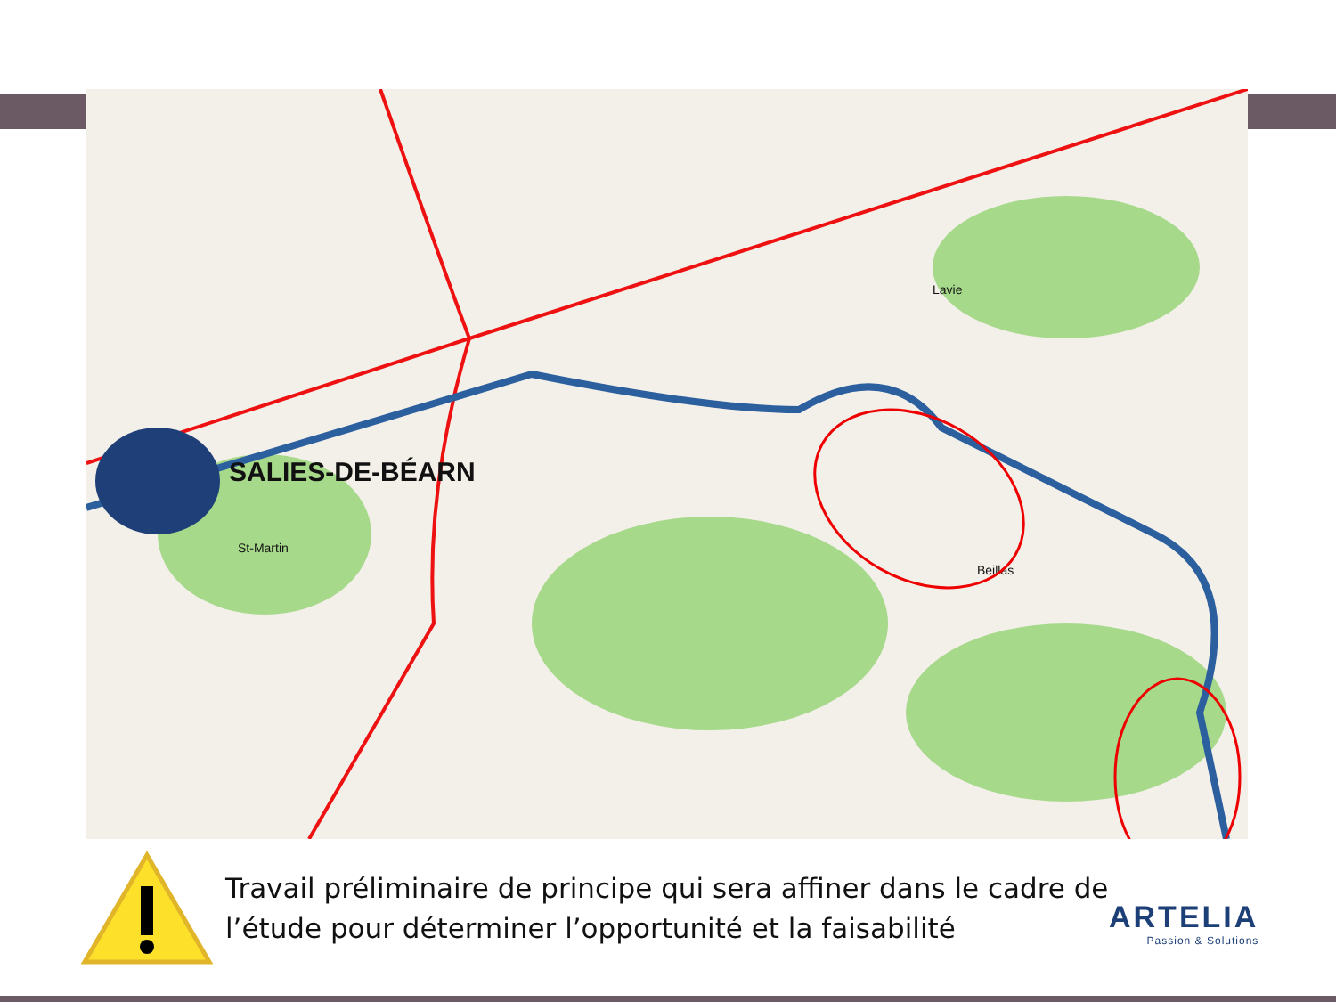SALIES-DE-BÉARN
Lavie
St-Martin
Beillas
Travail préliminaire de principe qui sera affiner dans le cadre de l’étude pour déterminer l’opportunité et la faisabilité
ARTELIA
Passion & Solutions